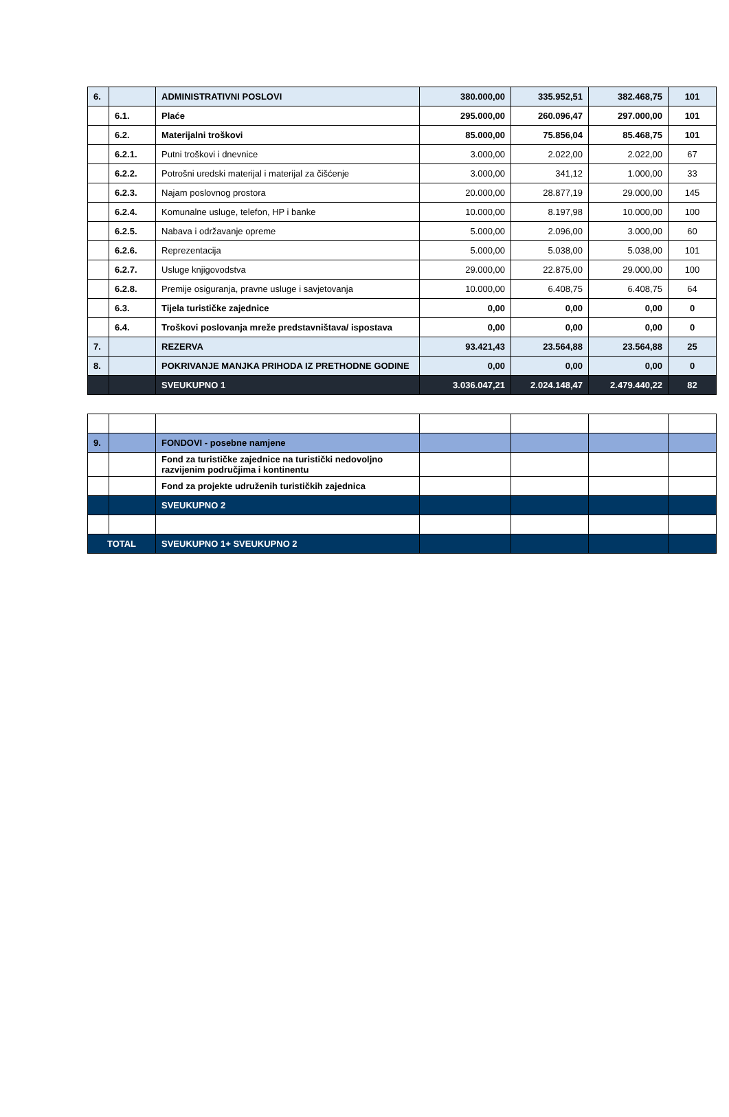| 6. | | ADMINISTRATIVNI POSLOVI | 380.000,00 | 335.952,51 | 382.468,75 | 101 |
| | 6.1. | Plaće | 295.000,00 | 260.096,47 | 297.000,00 | 101 |
| | 6.2. | Materijalni troškovi | 85.000,00 | 75.856,04 | 85.468,75 | 101 |
| | 6.2.1. | Putni troškovi i dnevnice | 3.000,00 | 2.022,00 | 2.022,00 | 67 |
| | 6.2.2. | Potrošni uredski materijal i materijal za čišćenje | 3.000,00 | 341,12 | 1.000,00 | 33 |
| | 6.2.3. | Najam poslovnog prostora | 20.000,00 | 28.877,19 | 29.000,00 | 145 |
| | 6.2.4. | Komunalne usluge, telefon, HP i banke | 10.000,00 | 8.197,98 | 10.000,00 | 100 |
| | 6.2.5. | Nabava i održavanje opreme | 5.000,00 | 2.096,00 | 3.000,00 | 60 |
| | 6.2.6. | Reprezentacija | 5.000,00 | 5.038,00 | 5.038,00 | 101 |
| | 6.2.7. | Usluge knjigovodstva | 29.000,00 | 22.875,00 | 29.000,00 | 100 |
| | 6.2.8. | Premije osiguranja, pravne usluge i savjetovanja | 10.000,00 | 6.408,75 | 6.408,75 | 64 |
| | 6.3. | Tijela turističke zajednice | 0,00 | 0,00 | 0,00 | 0 |
| | 6.4. | Troškovi poslovanja mreže predstavništava/ ispostava | 0,00 | 0,00 | 0,00 | 0 |
| 7. | | REZERVA | 93.421,43 | 23.564,88 | 23.564,88 | 25 |
| 8. | | POKRIVANJE MANJKA PRIHODA IZ PRETHODNE GODINE | 0,00 | 0,00 | 0,00 | 0 |
| | | SVEUKUPNO 1 | 3.036.047,21 | 2.024.148,47 | 2.479.440,22 | 82 |
| 9. | | FONDOVI - posebne namjene | | | | |
| | | Fond za turističke zajednice na turistički nedovoljno razvijenim područjima i kontinentu | | | | |
| | | Fond za projekte udruženih turističkih zajednica | | | | |
| | | SVEUKUPNO 2 | | | | |
| TOTAL | | SVEUKUPNO 1+ SVEUKUPNO 2 | | | | |